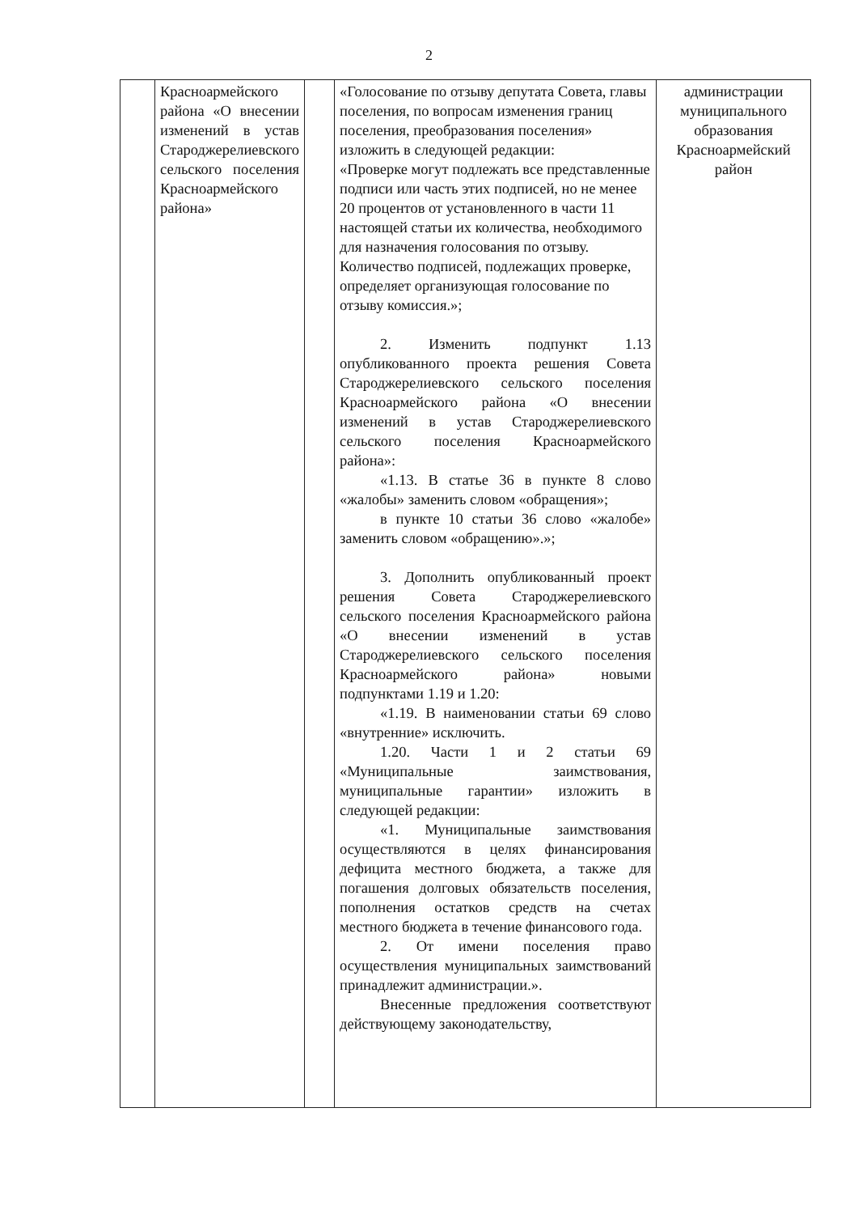2
| | Красноармейского района «О внесении изменений в устав Староджерелиевского сельского поселения Красноармейского района» | | «Голосование по отзыву депутата Совета, главы поселения, по вопросам изменения границ поселения, преобразования поселения» изложить в следующей редакции: «Проверке могут подлежать все представленные подписи или часть этих подписей, но не менее 20 процентов от установленного в части 11 настоящей статьи их количества, необходимого для назначения голосования по отзыву. Количество подписей, подлежащих проверке, определяет организующая голосование по отзыву комиссия.»; 2. Изменить подпункт 1.13 опубликованного проекта решения Совета Староджерелиевского сельского поселения Красноармейского района «О внесении изменений в устав Староджерелиевского сельского поселения Красноармейского района»: «1.13. В статье 36 в пункте 8 слово «жалобы» заменить словом «обращения»; в пункте 10 статьи 36 слово «жалобе» заменить словом «обращению».»; 3. Дополнить опубликованный проект решения Совета Староджерелиевского сельского поселения Красноармейского района «О внесении изменений в устав Староджерелиевского сельского поселения Красноармейского района» новыми подпунктами 1.19 и 1.20: «1.19. В наименовании статьи 69 слово «внутренние» исключить. 1.20. Части 1 и 2 статьи 69 «Муниципальные заимствования, муниципальные гарантии» изложить в следующей редакции: «1. Муниципальные заимствования осуществляются в целях финансирования дефицита местного бюджета, а также для погашения долговых обязательств поселения, пополнения остатков средств на счетах местного бюджета в течение финансового года. 2. От имени поселения право осуществления муниципальных заимствований принадлежит администрации.». Внесенные предложения соответствуют действующему законодательству, | администрации муниципального образования Красноармейский район |